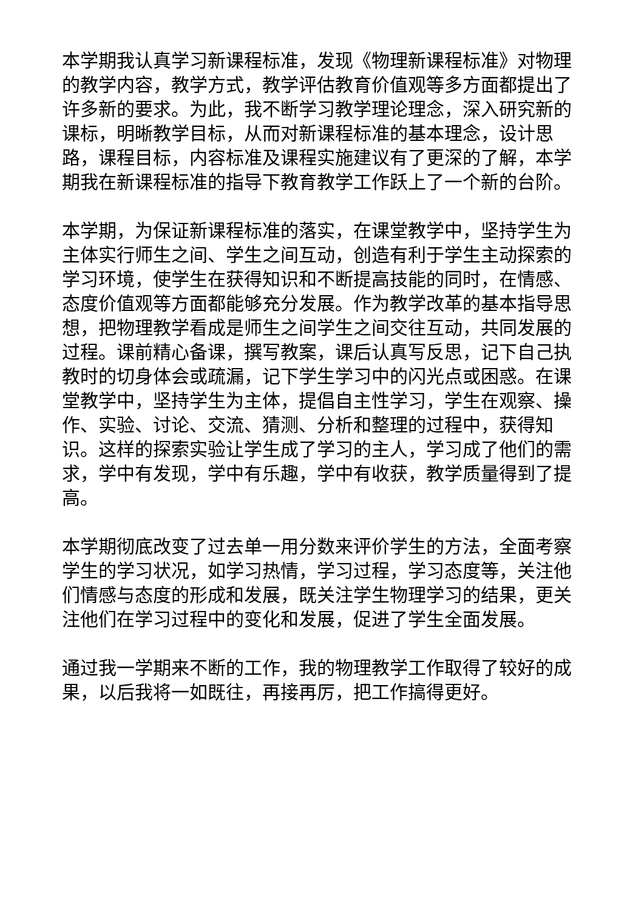本学期我认真学习新课程标准，发现《物理新课程标准》对物理的教学内容，教学方式，教学评估教育价值观等多方面都提出了许多新的要求。为此，我不断学习教学理论理念，深入研究新的课标，明晰教学目标，从而对新课程标准的基本理念，设计思路，课程目标，内容标准及课程实施建议有了更深的了解，本学期我在新课程标准的指导下教育教学工作跃上了一个新的台阶。
本学期，为保证新课程标准的落实，在课堂教学中，坚持学生为主体实行师生之间、学生之间互动，创造有利于学生主动探索的学习环境，使学生在获得知识和不断提高技能的同时，在情感、态度价值观等方面都能够充分发展。作为教学改革的基本指导思想，把物理教学看成是师生之间学生之间交往互动，共同发展的过程。课前精心备课，撰写教案，课后认真写反思，记下自己执教时的切身体会或疏漏，记下学生学习中的闪光点或困惑。在课堂教学中，坚持学生为主体，提倡自主性学习，学生在观察、操作、实验、讨论、交流、猜测、分析和整理的过程中，获得知识。这样的探索实验让学生成了学习的主人，学习成了他们的需求，学中有发现，学中有乐趣，学中有收获，教学质量得到了提高。
本学期彻底改变了过去单一用分数来评价学生的方法，全面考察学生的学习状况，如学习热情，学习过程，学习态度等，关注他们情感与态度的形成和发展，既关注学生物理学习的结果，更关注他们在学习过程中的变化和发展，促进了学生全面发展。
通过我一学期来不断的工作，我的物理教学工作取得了较好的成果，以后我将一如既往，再接再厉，把工作搞得更好。